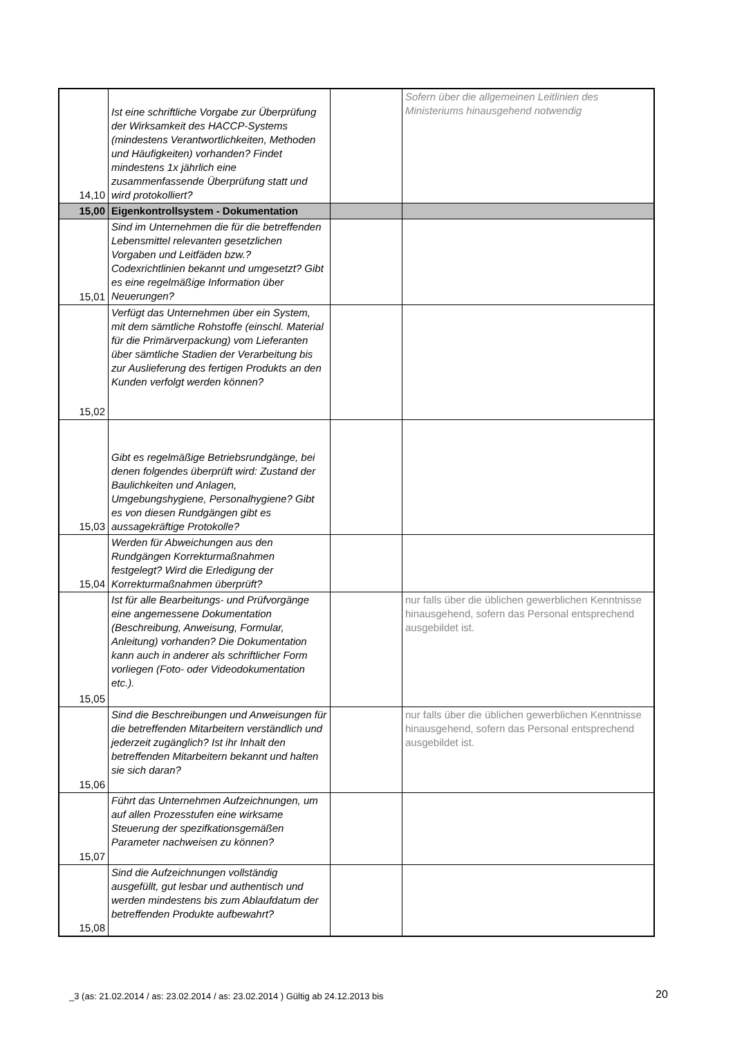| 14,10 | Ist eine schriftliche Vorgabe zur Überprüfung der Wirksamkeit des HACCP-Systems (mindestens Verantwortlichkeiten, Methoden und Häufigkeiten) vorhanden? Findet mindestens 1x jährlich eine zusammenfassende Überprüfung statt und wird protokolliert? | | Sofern über die allgemeinen Leitlinien des Ministeriums hinausgehend notwendig |
| 15,00 | Eigenkontrollsystem - Dokumentation | | |
| 15,01 | Sind im Unternehmen die für die betreffenden Lebensmittel relevanten gesetzlichen Vorgaben und Leitfäden bzw.? Codexrichtlinien bekannt und umgesetzt? Gibt es eine regelmäßige Information über Neuerungen? | | |
| 15,02 | Verfügt das Unternehmen über ein System, mit dem sämtliche Rohstoffe (einschl. Material für die Primärverpackung) vom Lieferanten über sämtliche Stadien der Verarbeitung bis zur Auslieferung des fertigen Produkts an den Kunden verfolgt werden können? | | |
| 15,03 | Gibt es regelmäßige Betriebsrundgänge, bei denen folgendes überprüft wird: Zustand der Baulichkeiten und Anlagen, Umgebungshygiene, Personalhygiene? Gibt es von diesen Rundgängen gibt es aussagekräftige Protokolle? | | |
| 15,04 | Werden für Abweichungen aus den Rundgängen Korrekturmaßnahmen festgelegt? Wird die Erledigung der Korrekturmaßnahmen überprüft? | | |
| 15,05 | Ist für alle Bearbeitungs- und Prüfvorgänge eine angemessene Dokumentation (Beschreibung, Anweisung, Formular, Anleitung) vorhanden? Die Dokumentation kann auch in anderer als schriftlicher Form vorliegen (Foto- oder Videodokumentation etc.). | | nur falls über die üblichen gewerblichen Kenntnisse hinausgehend, sofern das Personal entsprechend ausgebildet ist. |
| 15,06 | Sind die Beschreibungen und Anweisungen für die betreffenden Mitarbeitern verständlich und jederzeit zugänglich? Ist ihr Inhalt den betreffenden Mitarbeitern bekannt und halten sie sich daran? | | nur falls über die üblichen gewerblichen Kenntnisse hinausgehend, sofern das Personal entsprechend ausgebildet ist. |
| 15,07 | Führt das Unternehmen Aufzeichnungen, um auf allen Prozesstufen eine wirksame Steuerung der spezifkationsgemäßen Parameter nachweisen zu können? | | |
| 15,08 | Sind die Aufzeichnungen vollständig ausgefüllt, gut lesbar und authentisch und werden mindestens bis zum Ablaufdatum der betreffenden Produkte aufbewahrt? | | |
_3 (as: 21.02.2014 / as: 23.02.2014 / as: 23.02.2014 ) Gültig ab 24.12.2013 bis
20